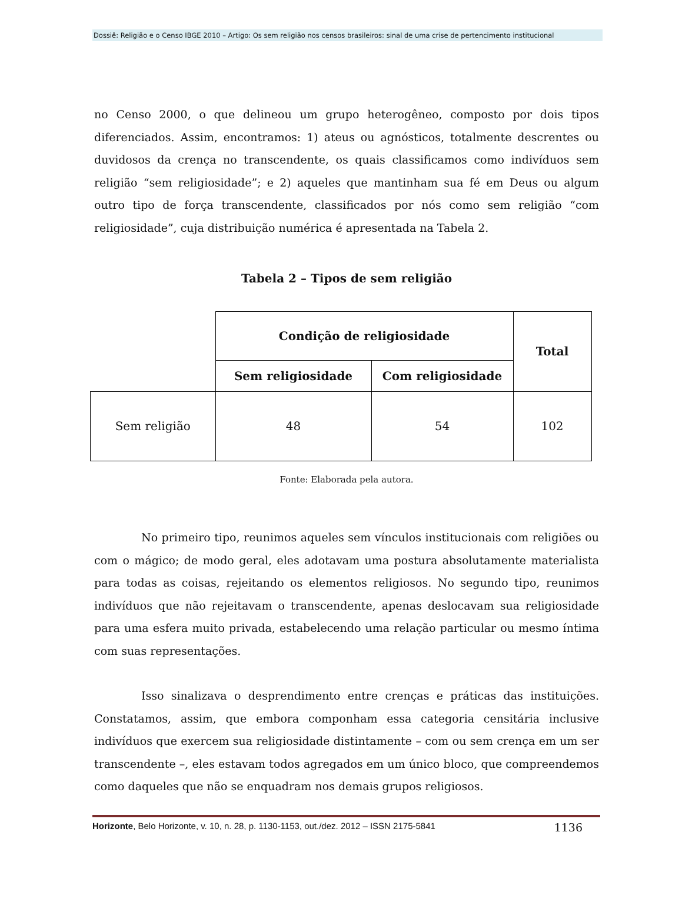Dossiê: Religião e o Censo IBGE 2010 – Artigo: Os sem religião nos censos brasileiros: sinal de uma crise de pertencimento institucional
no Censo 2000, o que delineou um grupo heterogêneo, composto por dois tipos diferenciados. Assim, encontramos: 1) ateus ou agnósticos, totalmente descrentes ou duvidosos da crença no transcendente, os quais classificamos como indivíduos sem religião “sem religiosidade”; e 2) aqueles que mantinham sua fé em Deus ou algum outro tipo de força transcendente, classificados por nós como sem religião “com religiosidade”, cuja distribuição numérica é apresentada na Tabela 2.
Tabela 2 – Tipos de sem religião
| | Condição de religiosidade | | Total |
| --- | --- | --- | --- |
| | Sem religiosidade | Com religiosidade | |
| Sem religião | 48 | 54 | 102 |
Fonte: Elaborada pela autora.
No primeiro tipo, reunimos aqueles sem vínculos institucionais com religiões ou com o mágico; de modo geral, eles adotavam uma postura absolutamente materialista para todas as coisas, rejeitando os elementos religiosos. No segundo tipo, reunimos indivíduos que não rejeitavam o transcendente, apenas deslocavam sua religiosidade para uma esfera muito privada, estabelecendo uma relação particular ou mesmo íntima com suas representações.
Isso sinalizava o desprendimento entre crenças e práticas das instituições. Constatamos, assim, que embora componham essa categoria censitária inclusive indivíduos que exercem sua religiosidade distintamente – com ou sem crença em um ser transcendente –, eles estavam todos agregados em um único bloco, que compreendemos como daqueles que não se enquadram nos demais grupos religiosos.
Horizonte, Belo Horizonte, v. 10, n. 28, p. 1130-1153, out./dez. 2012 – ISSN 2175-5841 1136